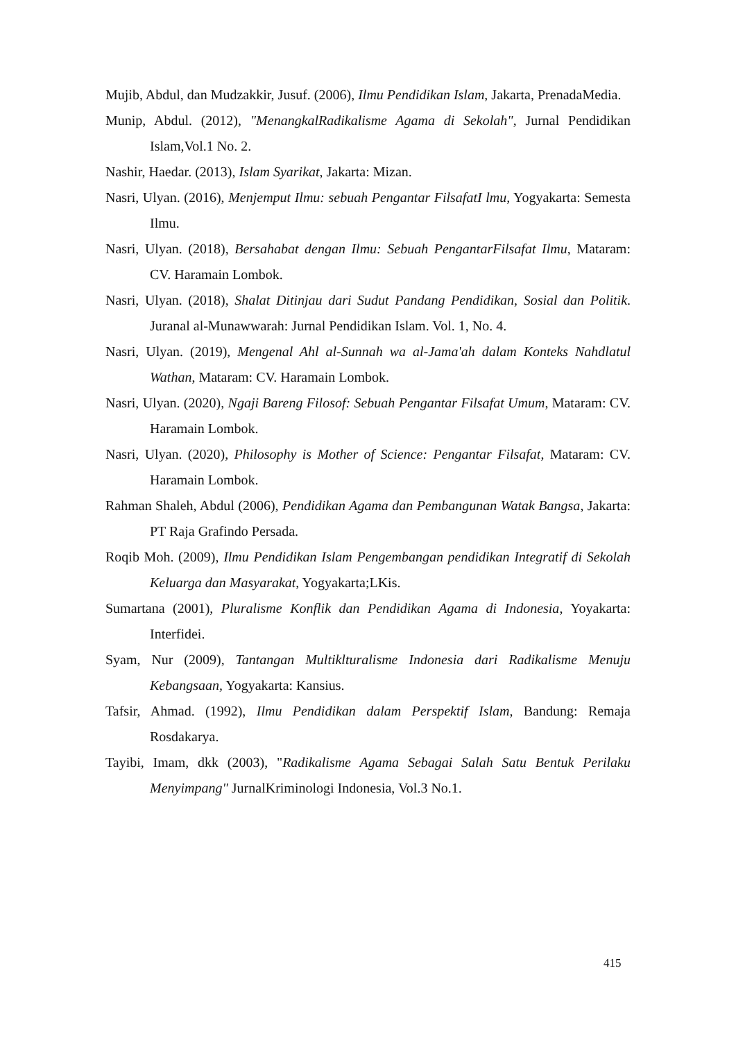Mujib, Abdul, dan Mudzakkir, Jusuf. (2006), Ilmu Pendidikan Islam, Jakarta, PrenadaMedia.
Munip, Abdul. (2012), "MenangkalRadikalisme Agama di Sekolah", Jurnal Pendidikan Islam,Vol.1 No. 2.
Nashir, Haedar. (2013), Islam Syarikat, Jakarta: Mizan.
Nasri, Ulyan. (2016), Menjemput Ilmu: sebuah Pengantar FilsafatI lmu, Yogyakarta: Semesta Ilmu.
Nasri, Ulyan. (2018), Bersahabat dengan Ilmu: Sebuah PengantarFilsafat Ilmu, Mataram: CV. Haramain Lombok.
Nasri, Ulyan. (2018), Shalat Ditinjau dari Sudut Pandang Pendidikan, Sosial dan Politik. Juranal al-Munawwarah: Jurnal Pendidikan Islam. Vol. 1, No. 4.
Nasri, Ulyan. (2019), Mengenal Ahl al-Sunnah wa al-Jama'ah dalam Konteks Nahdlatul Wathan, Mataram: CV. Haramain Lombok.
Nasri, Ulyan. (2020), Ngaji Bareng Filosof: Sebuah Pengantar Filsafat Umum, Mataram: CV. Haramain Lombok.
Nasri, Ulyan. (2020), Philosophy is Mother of Science: Pengantar Filsafat, Mataram: CV. Haramain Lombok.
Rahman Shaleh, Abdul (2006), Pendidikan Agama dan Pembangunan Watak Bangsa, Jakarta: PT Raja Grafindo Persada.
Roqib Moh. (2009), Ilmu Pendidikan Islam Pengembangan pendidikan Integratif di Sekolah Keluarga dan Masyarakat, Yogyakarta;LKis.
Sumartana (2001), Pluralisme Konflik dan Pendidikan Agama di Indonesia, Yoyakarta: Interfidei.
Syam, Nur (2009), Tantangan Multiklturalisme Indonesia dari Radikalisme Menuju Kebangsaan, Yogyakarta: Kansius.
Tafsir, Ahmad. (1992), Ilmu Pendidikan dalam Perspektif Islam, Bandung: Remaja Rosdakarya.
Tayibi, Imam, dkk (2003), "Radikalisme Agama Sebagai Salah Satu Bentuk Perilaku Menyimpang" JurnalKriminologi Indonesia, Vol.3 No.1.
415